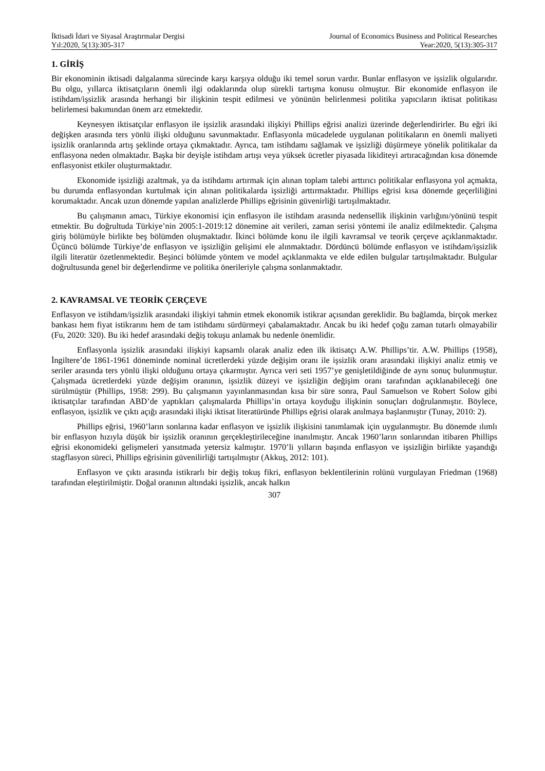İktisadi İdari ve Siyasal Araştırmalar Dergisi
Yıl:2020, 5(13):305-317
Journal of Economics Business and Political Researches
Year:2020, 5(13):305-317
1. GİRİŞ
Bir ekonominin iktisadi dalgalanma sürecinde karşı karşıya olduğu iki temel sorun vardır. Bunlar enflasyon ve işsizlik olgularıdır. Bu olgu, yıllarca iktisatçıların önemli ilgi odaklarında olup sürekli tartışma konusu olmuştur. Bir ekonomide enflasyon ile istihdam/işsizlik arasında herhangi bir ilişkinin tespit edilmesi ve yönünün belirlenmesi politika yapıcıların iktisat politikası belirlemesi bakımından önem arz etmektedir.
Keynesyen iktisatçılar enflasyon ile işsizlik arasındaki ilişkiyi Phillips eğrisi analizi üzerinde değerlendirirler. Bu eğri iki değişken arasında ters yönlü ilişki olduğunu savunmaktadır. Enflasyonla mücadelede uygulanan politikaların en önemli maliyeti işsizlik oranlarında artış şeklinde ortaya çıkmaktadır. Ayrıca, tam istihdamı sağlamak ve işsizliği düşürmeye yönelik politikalar da enflasyona neden olmaktadır. Başka bir deyişle istihdam artışı veya yüksek ücretler piyasada likiditeyi artıracağından kısa dönemde enflasyonist etkiler oluşturmaktadır.
Ekonomide işsizliği azaltmak, ya da istihdamı artırmak için alınan toplam talebi arttırıcı politikalar enflasyona yol açmakta, bu durumda enflasyondan kurtulmak için alınan politikalarda işsizliği arttırmaktadır. Phillips eğrisi kısa dönemde geçerliliğini korumaktadır. Ancak uzun dönemde yapılan analizlerde Phillips eğrisinin güvenirliği tartışılmaktadır.
Bu çalışmanın amacı, Türkiye ekonomisi için enflasyon ile istihdam arasında nedensellik ilişkinin varlığını/yönünü tespit etmektir. Bu doğrultuda Türkiye’nin 2005:1-2019:12 dönemine ait verileri, zaman serisi yöntemi ile analiz edilmektedir. Çalışma giriş bölümüyle birlikte beş bölümden oluşmaktadır. İkinci bölümde konu ile ilgili kavramsal ve teorik çerçeve açıklanmaktadır. Üçüncü bölümde Türkiye’de enflasyon ve işsizliğin gelişimi ele alınmaktadır. Dördüncü bölümde enflasyon ve istihdam/işsizlik ilgili literatür özetlenmektedir. Beşinci bölümde yöntem ve model açıklanmakta ve elde edilen bulgular tartışılmaktadır. Bulgular doğrultusunda genel bir değerlendirme ve politika önerileriyle çalışma sonlanmaktadır.
2. KAVRAMSAL VE TEORİK ÇERÇEVE
Enflasyon ve istihdam/işsizlik arasındaki ilişkiyi tahmin etmek ekonomik istikrar açısından gereklidir. Bu bağlamda, birçok merkez bankası hem fiyat istikrarını hem de tam istihdamı sürdürmeyi çabalamaktadır. Ancak bu iki hedef çoğu zaman tutarlı olmayabilir (Fu, 2020: 320). Bu iki hedef arasındaki değiş tokuşu anlamak bu nedenle önemlidir.
Enflasyonla işsizlik arasındaki ilişkiyi kapsamlı olarak analiz eden ilk iktisatçı A.W. Phillips’tir. A.W. Phillips (1958), İngiltere’de 1861-1961 döneminde nominal ücretlerdeki yüzde değişim oranı ile işsizlik oranı arasındaki ilişkiyi analiz etmiş ve seriler arasında ters yönlü ilişki olduğunu ortaya çıkarmıştır. Ayrıca veri seti 1957’ye genişletildiğinde de aynı sonuç bulunmuştur. Çalışmada ücretlerdeki yüzde değişim oranının, işsizlik düzeyi ve işsizliğin değişim oranı tarafından açıklanabileceği öne sürülmüştür (Phillips, 1958: 299). Bu çalışmanın yayınlanmasından kısa bir süre sonra, Paul Samuelson ve Robert Solow gibi iktisatçılar tarafından ABD’de yaptıkları çalışmalarda Phillips’in ortaya koyduğu ilişkinin sonuçları doğrulanmıştır. Böylece, enflasyon, işsizlik ve çıktı açığı arasındaki ilişki iktisat literatüründe Phillips eğrisi olarak anılmaya başlanmıştır (Tunay, 2010: 2).
Phillips eğrisi, 1960’ların sonlarına kadar enflasyon ve işsizlik ilişkisini tanımlamak için uygulanmıştır. Bu dönemde ılımlı bir enflasyon hızıyla düşük bir işsizlik oranının gerçekleştirileceğine inanılmıştır. Ancak 1960’ların sonlarından itibaren Phillips eğrisi ekonomideki gelişmeleri yansıtmada yetersiz kalmıştır. 1970’li yılların başında enflasyon ve işsizliğin birlikte yaşandığı stagflasyon süreci, Phillips eğrisinin güvenilirliği tartışılmıştır (Akkuş, 2012: 101).
Enflasyon ve çıktı arasında istikrarlı bir değiş tokuş fikri, enflasyon beklentilerinin rolünü vurgulayan Friedman (1968) tarafından eleştirilmiştir. Doğal oranının altındaki işsizlik, ancak halkın
307